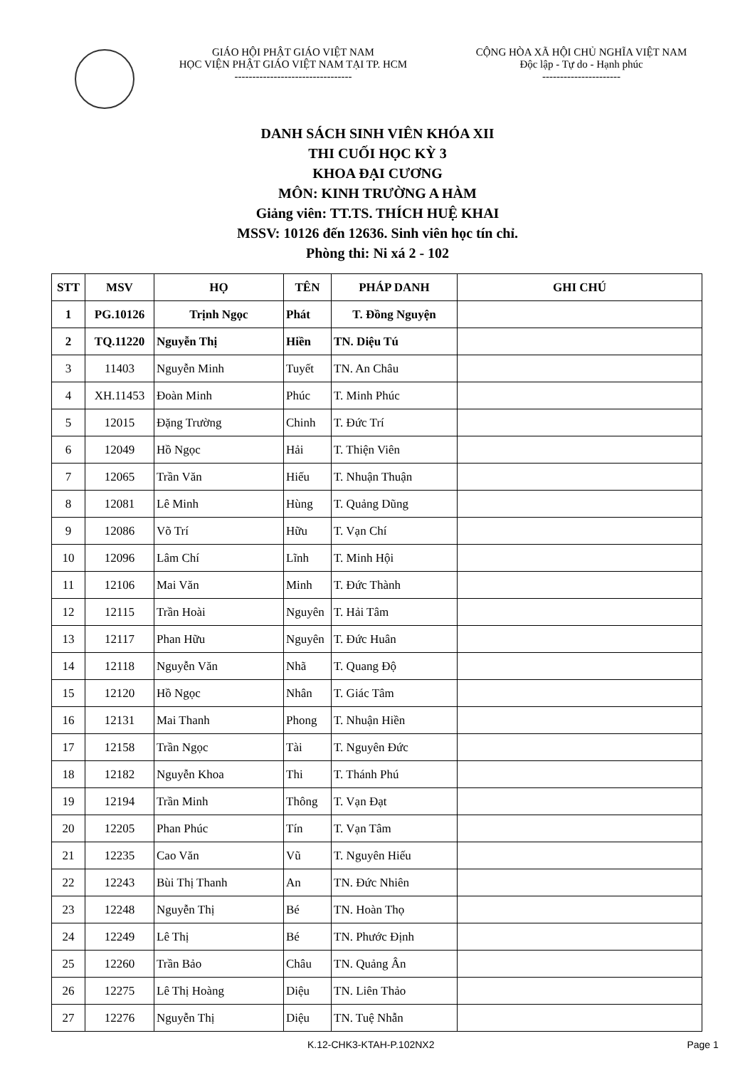GIÁO HỘI PHẬT GIÁO VIỆT NAM
HỌC VIỆN PHẬT GIÁO VIỆT NAM TẠI TP. HCM
---------------------------------
CỘNG HÒA XÃ HỘI CHỦ NGHĨA VIỆT NAM
Độc lập - Tự do - Hạnh phúc
----------------------
DANH SÁCH SINH VIÊN KHÓA XII
THI CUỐI HỌC KỲ 3
KHOA ĐẠI CƯƠNG
MÔN: KINH TRƯỜNG A HÀM
Giảng viên: TT.TS. THÍCH HUỆ KHAI
MSSV: 10126 đến 12636. Sinh viên học tín chỉ.
Phòng thi: Ni xá 2 - 102
| STT | MSV | HỌ | TÊN | PHÁP DANH | GHI CHÚ |
| --- | --- | --- | --- | --- | --- |
| 1 | PG.10126 | Trịnh Ngọc | Phát | T. Đồng Nguyện | |
| 2 | TQ.11220 | Nguyễn Thị | Hiền | TN. Diệu Tú | |
| 3 | 11403 | Nguyễn Minh | Tuyết | TN. An Châu | |
| 4 | XH.11453 | Đoàn Minh | Phúc | T. Minh Phúc | |
| 5 | 12015 | Đặng Trường | Chinh | T. Đức Trí | |
| 6 | 12049 | Hồ Ngọc | Hải | T. Thiện Viên | |
| 7 | 12065 | Trần Văn | Hiếu | T. Nhuận Thuận | |
| 8 | 12081 | Lê Minh | Hùng | T. Quảng Dũng | |
| 9 | 12086 | Võ Trí | Hữu | T. Vạn Chí | |
| 10 | 12096 | Lâm Chí | Lĩnh | T. Minh Hội | |
| 11 | 12106 | Mai Văn | Minh | T. Đức Thành | |
| 12 | 12115 | Trần Hoài | Nguyên | T. Hải Tâm | |
| 13 | 12117 | Phan Hữu | Nguyên | T. Đức Huân | |
| 14 | 12118 | Nguyễn Văn | Nhã | T. Quang Độ | |
| 15 | 12120 | Hồ Ngọc | Nhân | T. Giác Tâm | |
| 16 | 12131 | Mai Thanh | Phong | T. Nhuận Hiền | |
| 17 | 12158 | Trần Ngọc | Tài | T. Nguyên Đức | |
| 18 | 12182 | Nguyễn Khoa | Thi | T. Thánh Phú | |
| 19 | 12194 | Trần Minh | Thông | T. Vạn Đạt | |
| 20 | 12205 | Phan Phúc | Tín | T. Vạn Tâm | |
| 21 | 12235 | Cao Văn | Vũ | T. Nguyên Hiếu | |
| 22 | 12243 | Bùi Thị Thanh | An | TN. Đức Nhiên | |
| 23 | 12248 | Nguyễn Thị | Bé | TN. Hoàn Thọ | |
| 24 | 12249 | Lê Thị | Bé | TN. Phước Định | |
| 25 | 12260 | Trần Bảo | Châu | TN. Quảng Ân | |
| 26 | 12275 | Lê Thị Hoàng | Diệu | TN. Liên Thảo | |
| 27 | 12276 | Nguyễn Thị | Diệu | TN. Tuệ Nhẫn | |
K.12-CHK3-KTAH-P.102NX2 Page 1